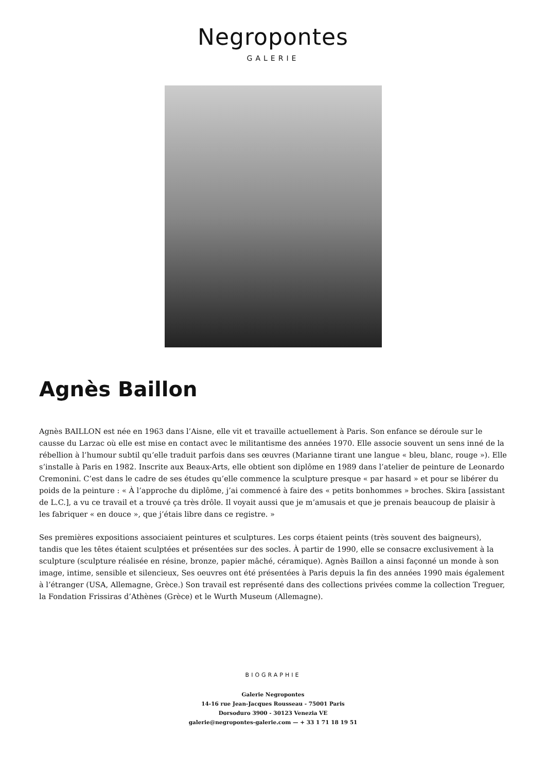Negropontes
GALERIE
Agnès Baillon
Agnès BAILLON est née en 1963 dans l’Aisne, elle vit et travaille actuellement à Paris. Son enfance se déroule sur le causse du Larzac où elle est mise en contact avec le militantisme des années 1970. Elle associe souvent un sens inné de la rébellion à l’humour subtil qu’elle traduit parfois dans ses œuvres (Marianne tirant une langue « bleu, blanc, rouge »). Elle s’installe à Paris en 1982. Inscrite aux Beaux-Arts, elle obtient son diplôme en 1989 dans l’atelier de peinture de Leonardo Cremonini. C’est dans le cadre de ses études qu’elle commence la sculpture presque « par hasard » et pour se libérer du poids de la peinture : « À l’approche du diplôme, j’ai commencé à faire des « petits bonhommes » broches. Skira [assistant de L.C.], a vu ce travail et a trouvé ça très drôle. Il voyait aussi que je m’amusais et que je prenais beaucoup de plaisir à les fabriquer « en douce », que j’étais libre dans ce registre. »
Ses premières expositions associaient peintures et sculptures. Les corps étaient peints (très souvent des baigneurs), tandis que les têtes étaient sculptées et présentées sur des socles. À partir de 1990, elle se consacre exclusivement à la sculpture (sculpture réalisée en résine, bronze, papier mâché, céramique). Agnès Baillon a ainsi façonné un monde à son image, intime, sensible et silencieux, Ses oeuvres ont été présentées à Paris depuis la fin des années 1990 mais également à l’étranger (USA, Allemagne, Grèce.) Son travail est représenté dans des collections privées comme la collection Treguer, la Fondation Frissiras d’Athènes (Grèce) et le Wurth Museum (Allemagne).
BIOGRAPHIE
Galerie Negropontes
14-16 rue Jean-Jacques Rousseau - 75001 Paris
Dorsoduro 3900 - 30123 Venezia VE
galerie@negropontes-galerie.com — + 33 1 71 18 19 51